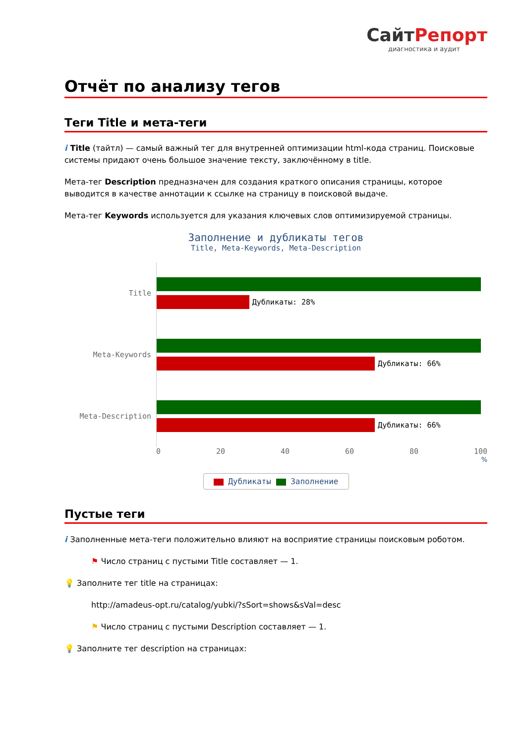СайтРепорт
диагностика и аудит
Отчёт по анализу тегов
Теги Title и мета-теги
i Title (тайтл) — самый важный тег для внутренней оптимизации html-кода страниц. Поисковые системы придают очень большое значение тексту, заключённому в title.
Мета-тег Description предназначен для создания краткого описания страницы, которое выводится в качестве аннотации к ссылке на страницу в поисковой выдаче.
Мета-тег Keywords используется для указания ключевых слов оптимизируемой страницы.
Заполнение и дубликаты тегов
Title, Meta-Keywords, Meta-Description
Title
Дубликаты: 28%
Meta-Keywords
Дубликаты: 66%
Meta-Description
Дубликаты: 66%
0 20 40 60 80 100
%
Дубликаты Заполнение
Пустые теги
i Заполненные мета-теги положительно влияют на восприятие страницы поисковым роботом.
⚑ Число страниц с пустыми Title составляет — 1.
💡 Заполните тег title на страницах:
http://amadeus-opt.ru/catalog/yubki/?sSort=shows&sVal=desc
⚑ Число страниц с пустыми Description составляет — 1.
💡 Заполните тег description на страницах: